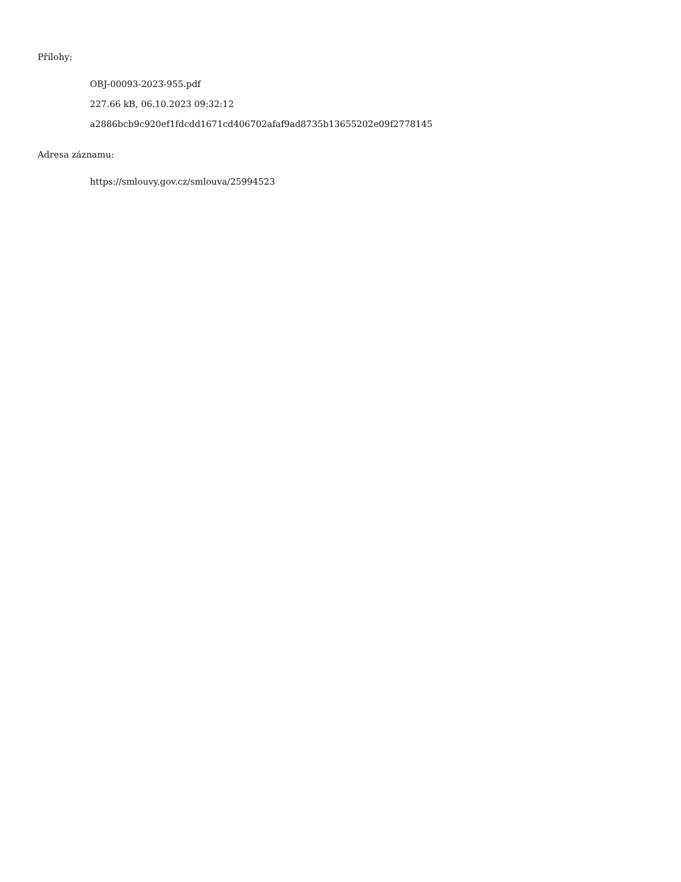Přílohy:
OBJ-00093-2023-955.pdf
227.66 kB, 06.10.2023 09:32:12
a2886bcb9c920ef1fdcdd1671cd406702afaf9ad8735b13655202e09f2778145
Adresa záznamu:
https://smlouvy.gov.cz/smlouva/25994523